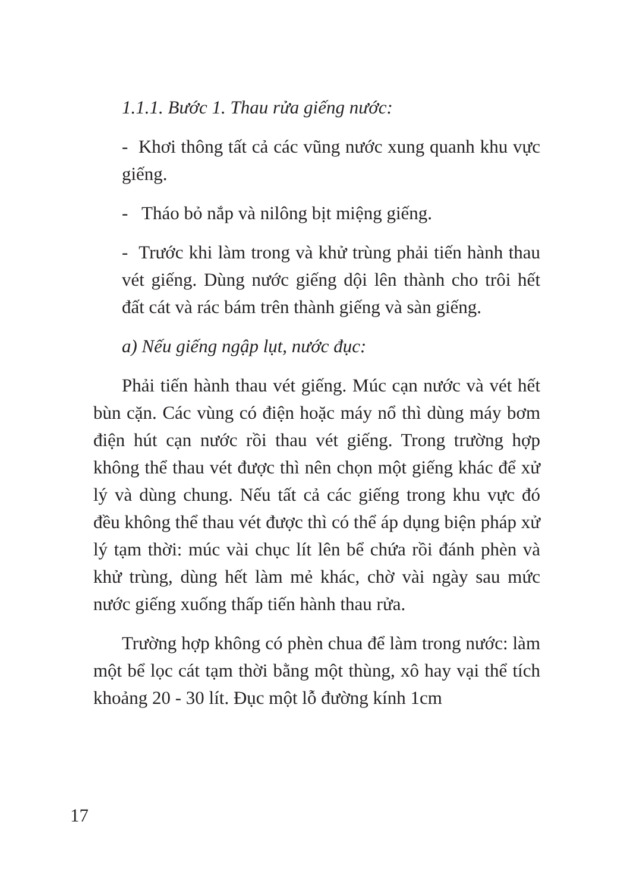1.1.1. Bước 1. Thau rửa giếng nước:
- Khơi thông tất cả các vũng nước xung quanh khu vực giếng.
- Tháo bỏ nắp và nilông bịt miệng giếng.
- Trước khi làm trong và khử trùng phải tiến hành thau vét giếng. Dùng nước giếng dội lên thành cho trôi hết đất cát và rác bám trên thành giếng và sàn giếng.
a) Nếu giếng ngập lụt, nước đục:
Phải tiến hành thau vét giếng. Múc cạn nước và vét hết bùn cặn. Các vùng có điện hoặc máy nổ thì dùng máy bơm điện hút cạn nước rồi thau vét giếng. Trong trường hợp không thể thau vét được thì nên chọn một giếng khác để xử lý và dùng chung. Nếu tất cả các giếng trong khu vực đó đều không thể thau vét được thì có thể áp dụng biện pháp xử lý tạm thời: múc vài chục lít lên bể chứa rồi đánh phèn và khử trùng, dùng hết làm mẻ khác, chờ vài ngày sau mức nước giếng xuống thấp tiến hành thau rửa.
Trường hợp không có phèn chua để làm trong nước: làm một bể lọc cát tạm thời bằng một thùng, xô hay vại thể tích khoảng 20 - 30 lít. Đục một lỗ đường kính 1cm
17